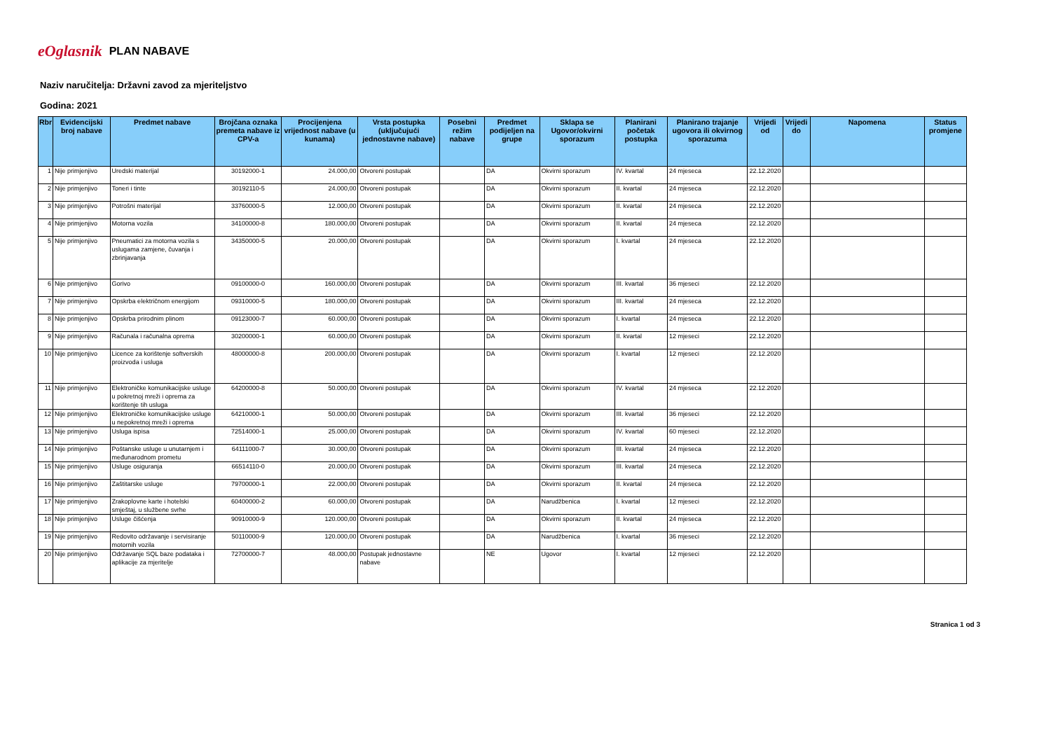eOglasnik
PLAN NABAVE
Naziv naručitelja: Državni zavod za mjeriteljstvo
Godina: 2021
| Rbr | Evidencijski broj nabave | Predmet nabave | Brojčana oznaka premeta nabave iz CPV-a | Procijenjena vrijednost nabave (u kunama) | Vrsta postupka (uključujući jednostavne nabave) | Posebni režim nabave | Predmet podijeljen na grupe | Sklapa se Ugovor/okvirni sporazum | Planirani početak postupka | Planirano trajanje ugovora ili okvirnog sporazuma | Vrijedi od | Vrijedi do | Napomena | Status promjene |
| --- | --- | --- | --- | --- | --- | --- | --- | --- | --- | --- | --- | --- | --- | --- |
| 1 | Nije primjenjivo | Uredski materijal | 30192000-1 | 24.000,00 | Otvoreni postupak | | DA | Okvirni sporazum | IV. kvartal | 24 mjeseca | 22.12.2020 | | | |
| 2 | Nije primjenjivo | Toneri i tinte | 30192110-5 | 24.000,00 | Otvoreni postupak | | DA | Okvirni sporazum | II. kvartal | 24 mjeseca | 22.12.2020 | | | |
| 3 | Nije primjenjivo | Potrošni materijal | 33760000-5 | 12.000,00 | Otvoreni postupak | | DA | Okvirni sporazum | II. kvartal | 24 mjeseca | 22.12.2020 | | | |
| 4 | Nije primjenjivo | Motorna vozila | 34100000-8 | 180.000,00 | Otvoreni postupak | | DA | Okvirni sporazum | II. kvartal | 24 mjeseca | 22.12.2020 | | | |
| 5 | Nije primjenjivo | Pneumatici za motorna vozila s uslugama zamjene, čuvanja i zbrinjavanja | 34350000-5 | 20.000,00 | Otvoreni postupak | | DA | Okvirni sporazum | I. kvartal | 24 mjeseca | 22.12.2020 | | | |
| 6 | Nije primjenjivo | Gorivo | 09100000-0 | 160.000,00 | Otvoreni postupak | | DA | Okvirni sporazum | III. kvartal | 36 mjeseci | 22.12.2020 | | | |
| 7 | Nije primjenjivo | Opskrba električnom energijom | 09310000-5 | 180.000,00 | Otvoreni postupak | | DA | Okvirni sporazum | III. kvartal | 24 mjeseca | 22.12.2020 | | | |
| 8 | Nije primjenjivo | Opskrba prirodnim plinom | 09123000-7 | 60.000,00 | Otvoreni postupak | | DA | Okvirni sporazum | I. kvartal | 24 mjeseca | 22.12.2020 | | | |
| 9 | Nije primjenjivo | Računala i računalna oprema | 30200000-1 | 60.000,00 | Otvoreni postupak | | DA | Okvirni sporazum | II. kvartal | 12 mjeseci | 22.12.2020 | | | |
| 10 | Nije primjenjivo | Licence za korištenje softverskih proizvoda i usluga | 48000000-8 | 200.000,00 | Otvoreni postupak | | DA | Okvirni sporazum | I. kvartal | 12 mjeseci | 22.12.2020 | | | |
| 11 | Nije primjenjivo | Elektroničke komunikacijske usluge u pokretnoj mreži i oprema za korištenje tih usluga | 64200000-8 | 50.000,00 | Otvoreni postupak | | DA | Okvirni sporazum | IV. kvartal | 24 mjeseca | 22.12.2020 | | | |
| 12 | Nije primjenjivo | Elektroničke komunikacijske usluge u nepokretnoj mreži i oprema | 64210000-1 | 50.000,00 | Otvoreni postupak | | DA | Okvirni sporazum | III. kvartal | 36 mjeseci | 22.12.2020 | | | |
| 13 | Nije primjenjivo | Usluga ispisa | 72514000-1 | 25.000,00 | Otvoreni postupak | | DA | Okvirni sporazum | IV. kvartal | 60 mjeseci | 22.12.2020 | | | |
| 14 | Nije primjenjivo | Poštanske usluge u unutarnjem i međunarodnom prometu | 64111000-7 | 30.000,00 | Otvoreni postupak | | DA | Okvirni sporazum | III. kvartal | 24 mjeseca | 22.12.2020 | | | |
| 15 | Nije primjenjivo | Usluge osiguranja | 66514110-0 | 20.000,00 | Otvoreni postupak | | DA | Okvirni sporazum | III. kvartal | 24 mjeseca | 22.12.2020 | | | |
| 16 | Nije primjenjivo | Zaštitarske usluge | 79700000-1 | 22.000,00 | Otvoreni postupak | | DA | Okvirni sporazum | II. kvartal | 24 mjeseca | 22.12.2020 | | | |
| 17 | Nije primjenjivo | Zrakoplovne karte i hotelski smještaj, u službene svrhe | 60400000-2 | 60.000,00 | Otvoreni postupak | | DA | Narudžbenica | I. kvartal | 12 mjeseci | 22.12.2020 | | | |
| 18 | Nije primjenjivo | Usluge čišćenja | 90910000-9 | 120.000,00 | Otvoreni postupak | | DA | Okvirni sporazum | II. kvartal | 24 mjeseca | 22.12.2020 | | | |
| 19 | Nije primjenjivo | Redovito održavanje i servisiranje motornih vozila | 50110000-9 | 120.000,00 | Otvoreni postupak | | DA | Narudžbenica | I. kvartal | 36 mjeseci | 22.12.2020 | | | |
| 20 | Nije primjenjivo | Održavanje SQL baze podataka i aplikacije za mjeritelje | 72700000-7 | 48.000,00 | Postupak jednostavne nabave | | NE | Ugovor | I. kvartal | 12 mjeseci | 22.12.2020 | | | |
Stranica 1 od 3